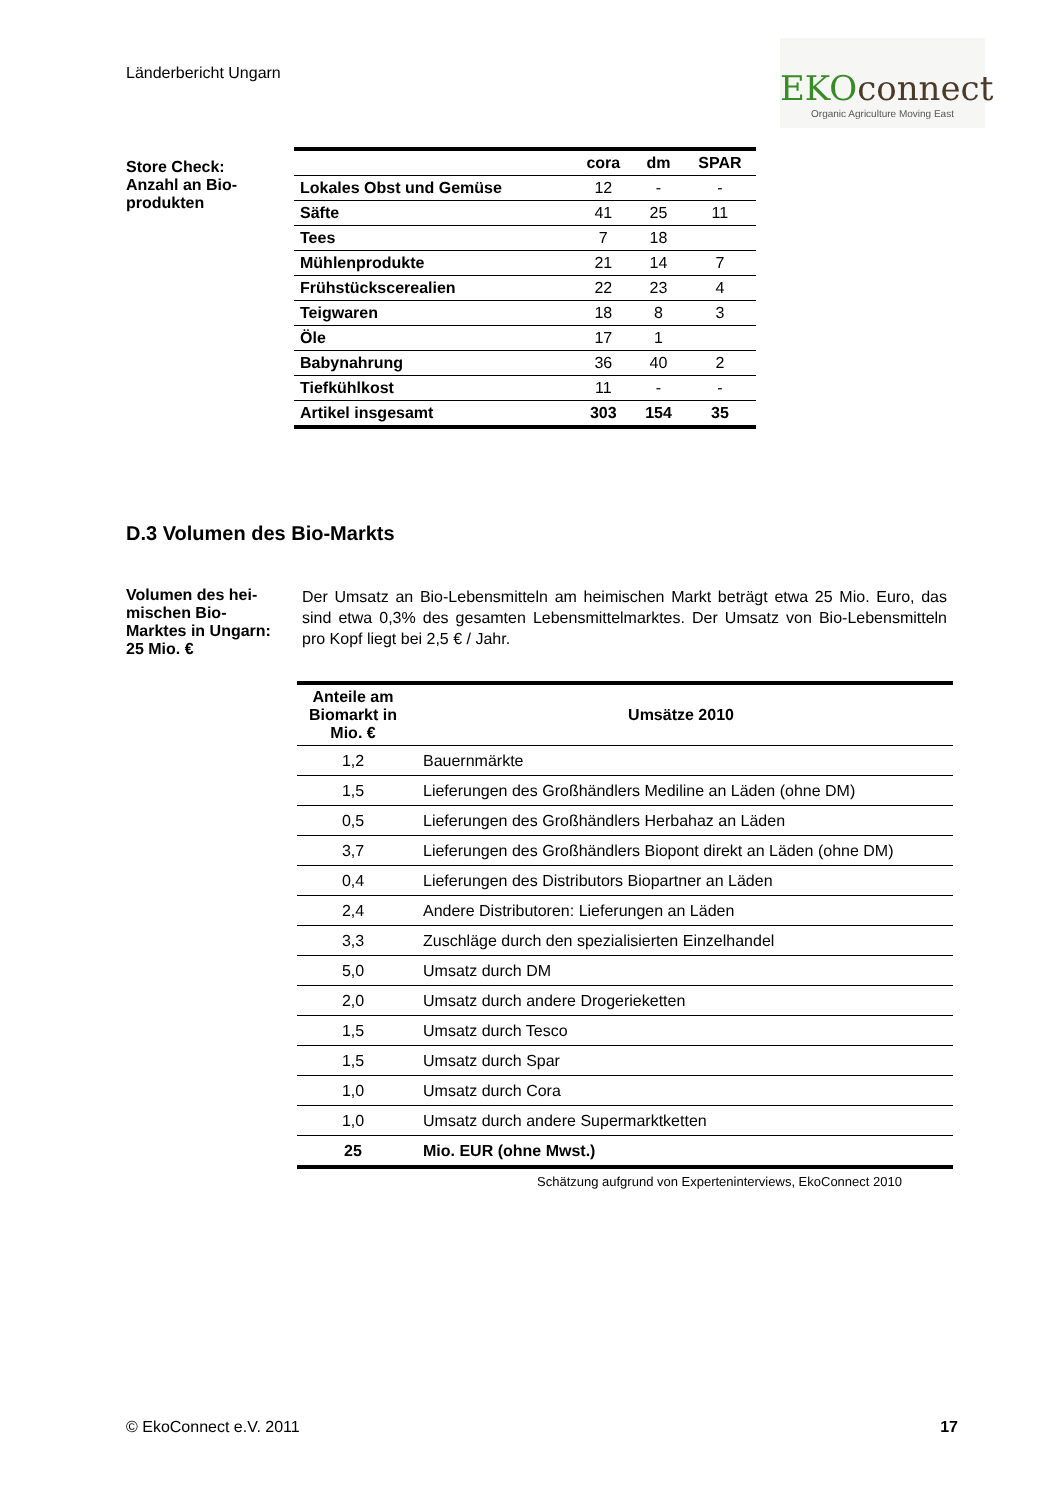Länderbericht Ungarn
EKOconnect
Organic Agriculture Moving East
Store Check:
Anzahl an Bio-
produkten
| | cora | dm | SPAR |
| --- | --- | --- | --- |
| Lokales Obst und Gemüse | 12 | - | - |
| Säfte | 41 | 25 | 11 |
| Tees | 7 | 18 | |
| Mühlenprodukte | 21 | 14 | 7 |
| Frühstückscerealien | 22 | 23 | 4 |
| Teigwaren | 18 | 8 | 3 |
| Öle | 17 | 1 | |
| Babynahrung | 36 | 40 | 2 |
| Tiefkühlkost | 11 | - | - |
| Artikel insgesamt | 303 | 154 | 35 |
D.3 Volumen des Bio-Markts
Volumen des hei-
mischen Bio-
Marktes in Ungarn:
25 Mio. €
Der Umsatz an Bio-Lebensmitteln am heimischen Markt beträgt etwa 25 Mio. Euro, das sind etwa 0,3% des gesamten Lebensmittelmarktes. Der Umsatz von Bio-Lebensmitteln pro Kopf liegt bei 2,5 € / Jahr.
| Anteile am Biomarkt in Mio. € | Umsätze 2010 |
| --- | --- |
| 1,2 | Bauernmärkte |
| 1,5 | Lieferungen des Großhändlers Mediline an Läden (ohne DM) |
| 0,5 | Lieferungen des Großhändlers Herbahaz an Läden |
| 3,7 | Lieferungen des Großhändlers Biopont direkt an Läden (ohne DM) |
| 0,4 | Lieferungen des Distributors Biopartner an Läden |
| 2,4 | Andere Distributoren: Lieferungen an Läden |
| 3,3 | Zuschläge durch den spezialisierten Einzelhandel |
| 5,0 | Umsatz durch DM |
| 2,0 | Umsatz durch andere Drogerieketten |
| 1,5 | Umsatz durch Tesco |
| 1,5 | Umsatz durch Spar |
| 1,0 | Umsatz durch Cora |
| 1,0 | Umsatz durch andere Supermarktketten |
| 25 | Mio. EUR (ohne Mwst.) |
Schätzung aufgrund von Experteninterviews, EkoConnect 2010
© EkoConnect e.V. 2011 17